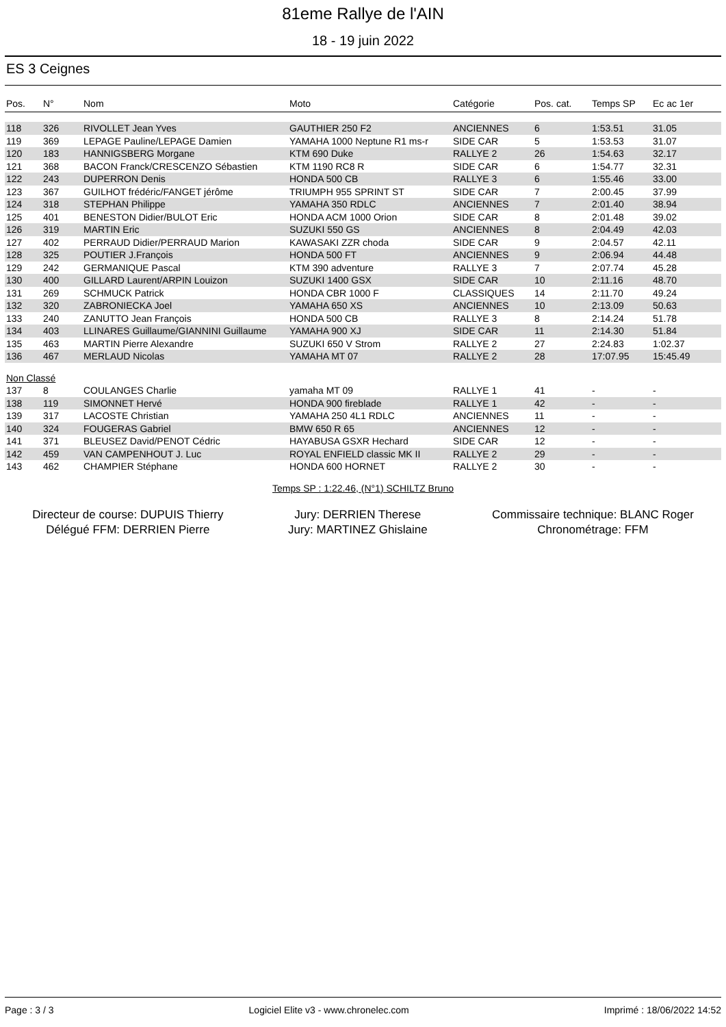81eme Rallye de l'AIN
18 - 19 juin 2022
ES 3 Ceignes
| Pos. | N° | Nom | Moto | Catégorie | Pos. cat. | Temps SP | Ec ac 1er |
| --- | --- | --- | --- | --- | --- | --- | --- |
| 118 | 326 | RIVOLLET Jean Yves | GAUTHIER 250 F2 | ANCIENNES | 6 | 1:53.51 | 31.05 |
| 119 | 369 | LEPAGE Pauline/LEPAGE Damien | YAMAHA 1000 Neptune R1 ms-r | SIDE CAR | 5 | 1:53.53 | 31.07 |
| 120 | 183 | HANNIGSBERG Morgane | KTM 690 Duke | RALLYE 2 | 26 | 1:54.63 | 32.17 |
| 121 | 368 | BACON Franck/CRESCENZO Sébastien | KTM 1190 RC8 R | SIDE CAR | 6 | 1:54.77 | 32.31 |
| 122 | 243 | DUPERRON Denis | HONDA 500 CB | RALLYE 3 | 6 | 1:55.46 | 33.00 |
| 123 | 367 | GUILHOT frédéric/FANGET jérôme | TRIUMPH 955 SPRINT ST | SIDE CAR | 7 | 2:00.45 | 37.99 |
| 124 | 318 | STEPHAN Philippe | YAMAHA 350 RDLC | ANCIENNES | 7 | 2:01.40 | 38.94 |
| 125 | 401 | BENESTON Didier/BULOT Eric | HONDA ACM 1000 Orion | SIDE CAR | 8 | 2:01.48 | 39.02 |
| 126 | 319 | MARTIN Eric | SUZUKI 550 GS | ANCIENNES | 8 | 2:04.49 | 42.03 |
| 127 | 402 | PERRAUD Didier/PERRAUD Marion | KAWASAKI ZZR choda | SIDE CAR | 9 | 2:04.57 | 42.11 |
| 128 | 325 | POUTIER J.François | HONDA 500 FT | ANCIENNES | 9 | 2:06.94 | 44.48 |
| 129 | 242 | GERMANIQUE Pascal | KTM 390 adventure | RALLYE 3 | 7 | 2:07.74 | 45.28 |
| 130 | 400 | GILLARD Laurent/ARPIN Louizon | SUZUKI 1400 GSX | SIDE CAR | 10 | 2:11.16 | 48.70 |
| 131 | 269 | SCHMUCK Patrick | HONDA CBR 1000 F | CLASSIQUES | 14 | 2:11.70 | 49.24 |
| 132 | 320 | ZABRONIECKA Joel | YAMAHA 650 XS | ANCIENNES | 10 | 2:13.09 | 50.63 |
| 133 | 240 | ZANUTTO Jean François | HONDA 500 CB | RALLYE 3 | 8 | 2:14.24 | 51.78 |
| 134 | 403 | LLINARES Guillaume/GIANNINI Guillaume | YAMAHA 900 XJ | SIDE CAR | 11 | 2:14.30 | 51.84 |
| 135 | 463 | MARTIN Pierre Alexandre | SUZUKI 650 V Strom | RALLYE 2 | 27 | 2:24.83 | 1:02.37 |
| 136 | 467 | MERLAUD Nicolas | YAMAHA MT 07 | RALLYE 2 | 28 | 17:07.95 | 15:45.49 |
| Non Classé | | | | | | | |
| 137 | 8 | COULANGES Charlie | yamaha MT 09 | RALLYE 1 | 41 | - | - |
| 138 | 119 | SIMONNET Hervé | HONDA 900 fireblade | RALLYE 1 | 42 | - | - |
| 139 | 317 | LACOSTE Christian | YAMAHA 250 4L1 RDLC | ANCIENNES | 11 | - | - |
| 140 | 324 | FOUGERAS Gabriel | BMW 650 R 65 | ANCIENNES | 12 | - | - |
| 141 | 371 | BLEUSEZ David/PENOT Cédric | HAYABUSA GSXR Hechard | SIDE CAR | 12 | - | - |
| 142 | 459 | VAN CAMPENHOUT J. Luc | ROYAL ENFIELD classic MK II | RALLYE 2 | 29 | - | - |
| 143 | 462 | CHAMPIER Stéphane | HONDA 600 HORNET | RALLYE 2 | 30 | - | - |
Temps SP : 1:22.46, (N°1) SCHILTZ Bruno
Directeur de course: DUPUIS Thierry
Délégué FFM: DERRIEN Pierre
Jury: DERRIEN Therese
Jury: MARTINEZ Ghislaine
Commissaire technique: BLANC Roger
Chronométrage: FFM
Page : 3 / 3 Logiciel Elite v3 - www.chronelec.com Imprimé : 18/06/2022 14:52